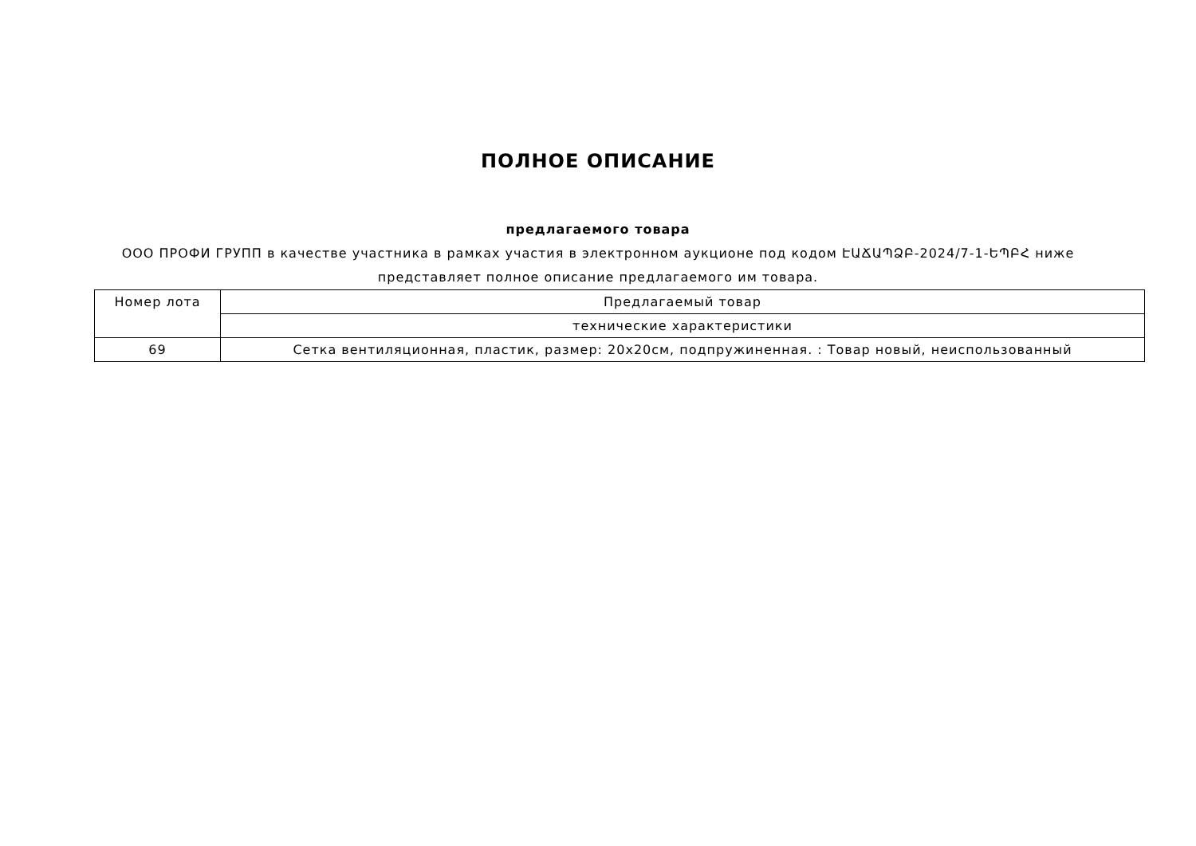ПОЛНОЕ ОПИСАНИЕ
предлагаемого товара
ООО ПРОФИ ГРУПП в качестве участника в рамках участия в электронном аукционе под кодом ԷԱՃԱՊՁԲ-2024/7-1-ԵՊԲՀ ниже представляет полное описание предлагаемого им товара.
| Номер лота | Предлагаемый товар |
| --- | --- |
| | технические характеристики |
| 69 | Сетка вентиляционная, пластик, размер: 20x20см, подпружиненная. : Товар новый, неиспользованный |